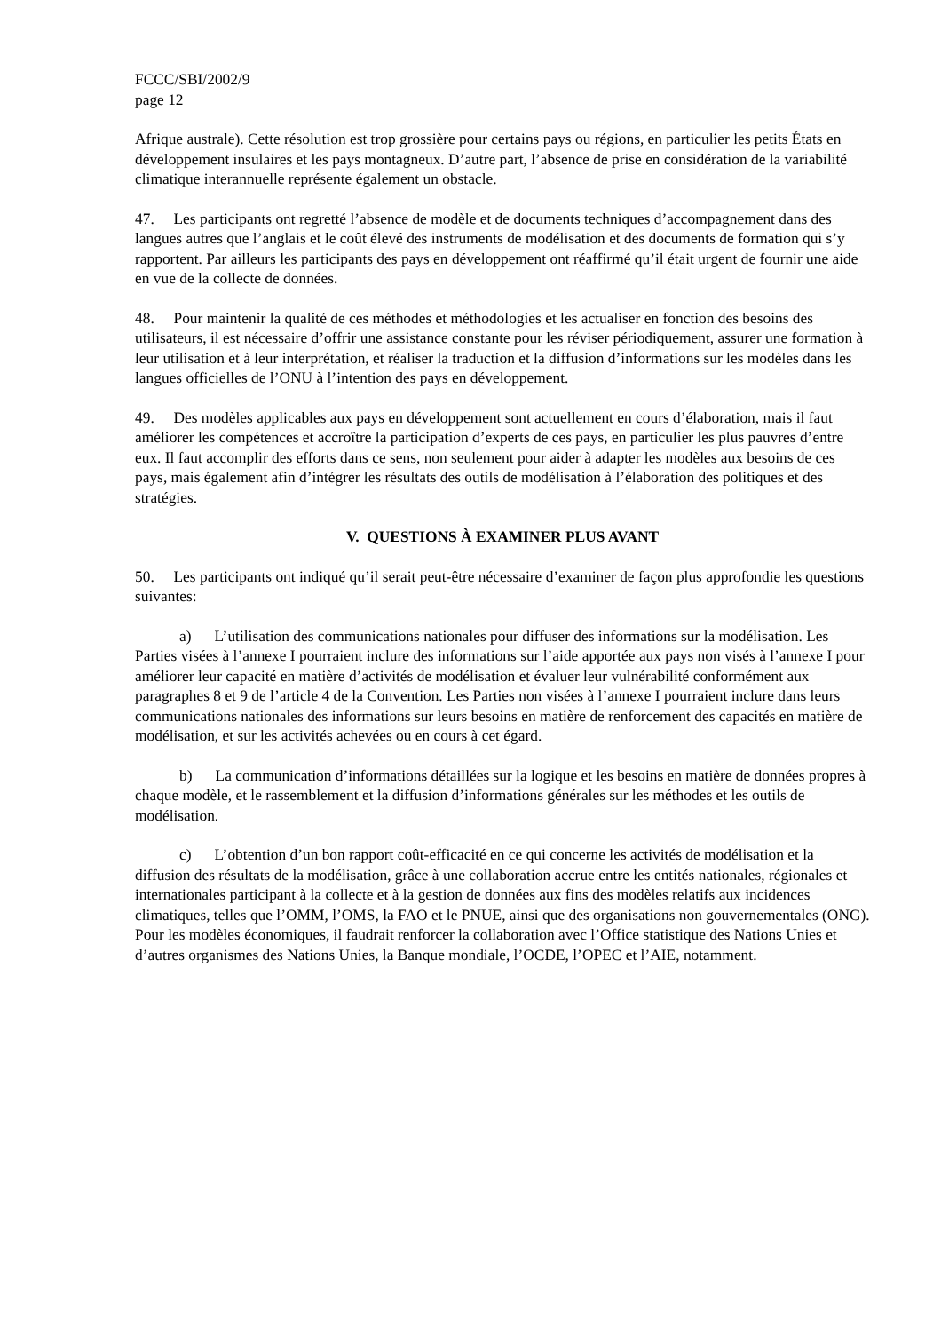FCCC/SBI/2002/9
page 12
Afrique australe). Cette résolution est trop grossière pour certains pays ou régions, en particulier les petits États en développement insulaires et les pays montagneux. D’autre part, l’absence de prise en considération de la variabilité climatique interannuelle représente également un obstacle.
47. Les participants ont regretté l’absence de modèle et de documents techniques d’accompagnement dans des langues autres que l’anglais et le coût élevé des instruments de modélisation et des documents de formation qui s’y rapportent. Par ailleurs les participants des pays en développement ont réaffirmé qu’il était urgent de fournir une aide en vue de la collecte de données.
48. Pour maintenir la qualité de ces méthodes et méthodologies et les actualiser en fonction des besoins des utilisateurs, il est nécessaire d’offrir une assistance constante pour les réviser périodiquement, assurer une formation à leur utilisation et à leur interprétation, et réaliser la traduction et la diffusion d’informations sur les modèles dans les langues officielles de l’ONU à l’intention des pays en développement.
49. Des modèles applicables aux pays en développement sont actuellement en cours d’élaboration, mais il faut améliorer les compétences et accroître la participation d’experts de ces pays, en particulier les plus pauvres d’entre eux. Il faut accomplir des efforts dans ce sens, non seulement pour aider à adapter les modèles aux besoins de ces pays, mais également afin d’intégrer les résultats des outils de modélisation à l’élaboration des politiques et des stratégies.
V. QUESTIONS À EXAMINER PLUS AVANT
50. Les participants ont indiqué qu’il serait peut-être nécessaire d’examiner de façon plus approfondie les questions suivantes:
a) L’utilisation des communications nationales pour diffuser des informations sur la modélisation. Les Parties visées à l’annexe I pourraient inclure des informations sur l’aide apportée aux pays non visés à l’annexe I pour améliorer leur capacité en matière d’activités de modélisation et évaluer leur vulnérabilité conformément aux paragraphes 8 et 9 de l’article 4 de la Convention. Les Parties non visées à l’annexe I pourraient inclure dans leurs communications nationales des informations sur leurs besoins en matière de renforcement des capacités en matière de modélisation, et sur les activités achevées ou en cours à cet égard.
b) La communication d’informations détaillées sur la logique et les besoins en matière de données propres à chaque modèle, et le rassemblement et la diffusion d’informations générales sur les méthodes et les outils de modélisation.
c) L’obtention d’un bon rapport coût-efficacité en ce qui concerne les activités de modélisation et la diffusion des résultats de la modélisation, grâce à une collaboration accrue entre les entités nationales, régionales et internationales participant à la collecte et à la gestion de données aux fins des modèles relatifs aux incidences climatiques, telles que l’OMM, l’OMS, la FAO et le PNUE, ainsi que des organisations non gouvernementales (ONG). Pour les modèles économiques, il faudrait renforcer la collaboration avec l’Office statistique des Nations Unies et d’autres organismes des Nations Unies, la Banque mondiale, l’OCDE, l’OPEC et l’AIE, notamment.